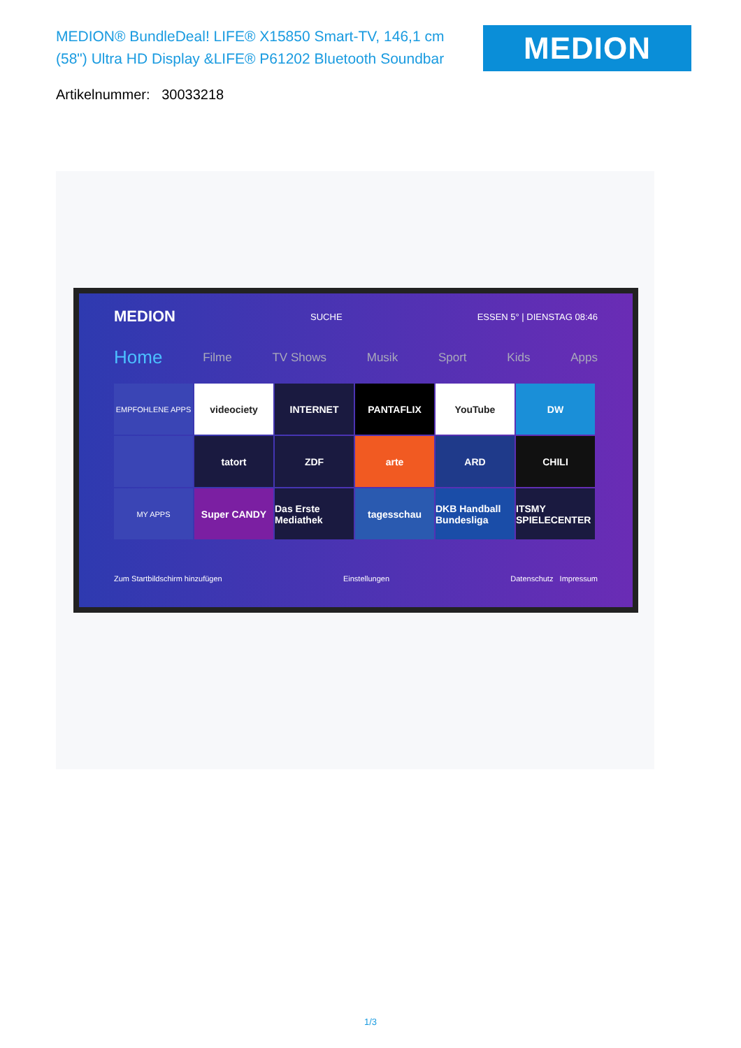MEDION® BundleDeal! LIFE® X15850 Smart-TV, 146,1 cm (58") Ultra HD Display &LIFE® P61202 Bluetooth Soundbar
MEDION
Artikelnummer: 30033218
MEDION SUCHE ESSEN 5° | DIENSTAG 08:46
Home Filme TV Shows Musik Sport Kids Apps
EMPFOHLENE APPS
videociety
INTERNET
PANTAFLIX
YouTube
DW
tatort
ZDF
arte
ARD
CHILI
MY APPS
Super CANDY
Das Erste Mediathek
tagesschau
DKB Handball Bundesliga
ITSMY SPIELECENTER
Zum Startbildschirm hinzufügen Einstellungen Datenschutz Impressum
1/3